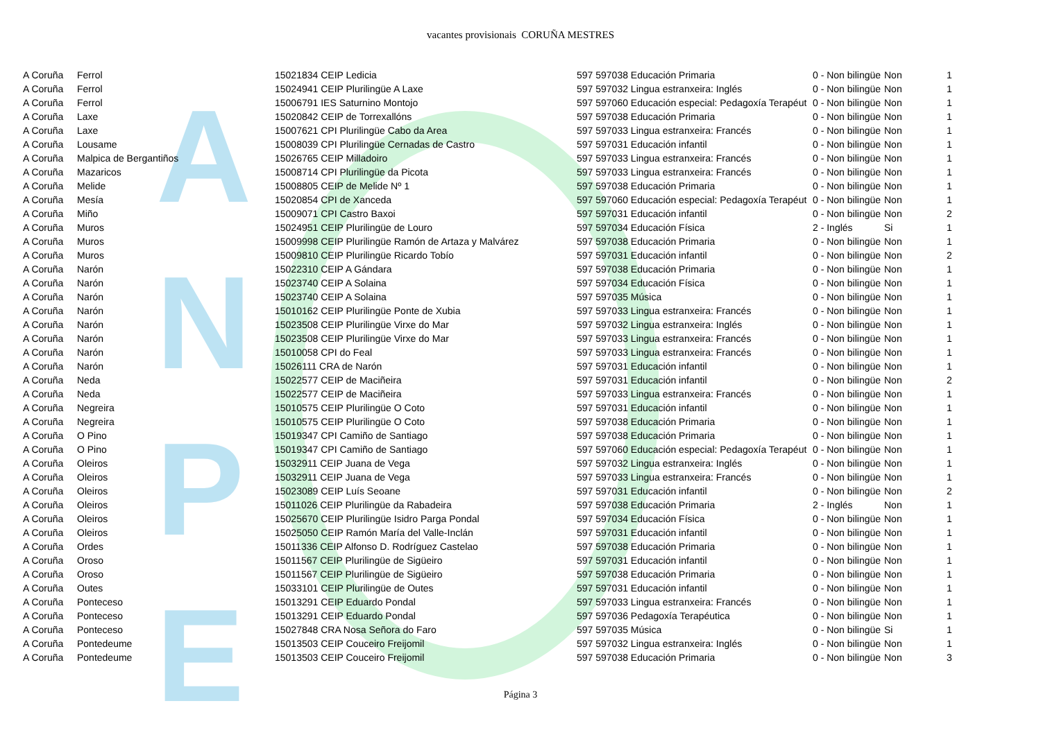A
N
P
E
vacantes provisionais CORUÑA MESTRES
| A Coruña | Ferrol | 15021834 CEIP Ledicia | 597 597038 Educación Primaria | 0 - Non bilingüe | Non | 1 |
| A Coruña | Ferrol | 15024941 CEIP Plurilingüe A Laxe | 597 597032 Lingua estranxeira: Inglés | 0 - Non bilingüe | Non | 1 |
| A Coruña | Ferrol | 15006791 IES Saturnino Montojo | 597 597060 Educación especial: Pedagoxía Terapéut | 0 - Non bilingüe | Non | 1 |
| A Coruña | Laxe | 15020842 CEIP de Torrexallóns | 597 597038 Educación Primaria | 0 - Non bilingüe | Non | 1 |
| A Coruña | Laxe | 15007621 CPI Plurilingüe Cabo da Area | 597 597033 Lingua estranxeira: Francés | 0 - Non bilingüe | Non | 1 |
| A Coruña | Lousame | 15008039 CPI Plurilingüe Cernadas de Castro | 597 597031 Educación infantil | 0 - Non bilingüe | Non | 1 |
| A Coruña | Malpica de Bergantiños | 15026765 CEIP Milladoiro | 597 597033 Lingua estranxeira: Francés | 0 - Non bilingüe | Non | 1 |
| A Coruña | Mazaricos | 15008714 CPI Plurilingüe da Picota | 597 597033 Lingua estranxeira: Francés | 0 - Non bilingüe | Non | 1 |
| A Coruña | Melide | 15008805 CEIP de Melide Nº 1 | 597 597038 Educación Primaria | 0 - Non bilingüe | Non | 1 |
| A Coruña | Mesía | 15020854 CPI de Xanceda | 597 597060 Educación especial: Pedagoxía Terapéut | 0 - Non bilingüe | Non | 1 |
| A Coruña | Miño | 15009071 CPI Castro Baxoi | 597 597031 Educación infantil | 0 - Non bilingüe | Non | 2 |
| A Coruña | Muros | 15024951 CEIP Plurilingüe de Louro | 597 597034 Educación Física | 2 - Inglés | Si | 1 |
| A Coruña | Muros | 15009998 CEIP Plurilingüe Ramón de Artaza y Malvárez | 597 597038 Educación Primaria | 0 - Non bilingüe | Non | 1 |
| A Coruña | Muros | 15009810 CEIP Plurilingüe Ricardo Tobío | 597 597031 Educación infantil | 0 - Non bilingüe | Non | 2 |
| A Coruña | Narón | 15022310 CEIP A Gándara | 597 597038 Educación Primaria | 0 - Non bilingüe | Non | 1 |
| A Coruña | Narón | 15023740 CEIP A Solaina | 597 597034 Educación Física | 0 - Non bilingüe | Non | 1 |
| A Coruña | Narón | 15023740 CEIP A Solaina | 597 597035 Música | 0 - Non bilingüe | Non | 1 |
| A Coruña | Narón | 15010162 CEIP Plurilingüe Ponte de Xubia | 597 597033 Lingua estranxeira: Francés | 0 - Non bilingüe | Non | 1 |
| A Coruña | Narón | 15023508 CEIP Plurilingüe Virxe do Mar | 597 597032 Lingua estranxeira: Inglés | 0 - Non bilingüe | Non | 1 |
| A Coruña | Narón | 15023508 CEIP Plurilingüe Virxe do Mar | 597 597033 Lingua estranxeira: Francés | 0 - Non bilingüe | Non | 1 |
| A Coruña | Narón | 15010058 CPI do Feal | 597 597033 Lingua estranxeira: Francés | 0 - Non bilingüe | Non | 1 |
| A Coruña | Narón | 15026111 CRA de Narón | 597 597031 Educación infantil | 0 - Non bilingüe | Non | 1 |
| A Coruña | Neda | 15022577 CEIP de Maciñeira | 597 597031 Educación infantil | 0 - Non bilingüe | Non | 2 |
| A Coruña | Neda | 15022577 CEIP de Maciñeira | 597 597033 Lingua estranxeira: Francés | 0 - Non bilingüe | Non | 1 |
| A Coruña | Negreira | 15010575 CEIP Plurilingüe O Coto | 597 597031 Educación infantil | 0 - Non bilingüe | Non | 1 |
| A Coruña | Negreira | 15010575 CEIP Plurilingüe O Coto | 597 597038 Educación Primaria | 0 - Non bilingüe | Non | 1 |
| A Coruña | O Pino | 15019347 CPI Camiño de Santiago | 597 597038 Educación Primaria | 0 - Non bilingüe | Non | 1 |
| A Coruña | O Pino | 15019347 CPI Camiño de Santiago | 597 597060 Educación especial: Pedagoxía Terapéut | 0 - Non bilingüe | Non | 1 |
| A Coruña | Oleiros | 15032911 CEIP Juana de Vega | 597 597032 Lingua estranxeira: Inglés | 0 - Non bilingüe | Non | 1 |
| A Coruña | Oleiros | 15032911 CEIP Juana de Vega | 597 597033 Lingua estranxeira: Francés | 0 - Non bilingüe | Non | 1 |
| A Coruña | Oleiros | 15023089 CEIP Luís Seoane | 597 597031 Educación infantil | 0 - Non bilingüe | Non | 2 |
| A Coruña | Oleiros | 15011026 CEIP Plurilingüe da Rabadeira | 597 597038 Educación Primaria | 2 - Inglés | Non | 1 |
| A Coruña | Oleiros | 15025670 CEIP Plurilingüe Isidro Parga Pondal | 597 597034 Educación Física | 0 - Non bilingüe | Non | 1 |
| A Coruña | Oleiros | 15025050 CEIP Ramón María del Valle-Inclán | 597 597031 Educación infantil | 0 - Non bilingüe | Non | 1 |
| A Coruña | Ordes | 15011336 CEIP Alfonso D. Rodríguez Castelao | 597 597038 Educación Primaria | 0 - Non bilingüe | Non | 1 |
| A Coruña | Oroso | 15011567 CEIP Plurilingüe de Sigüeiro | 597 597031 Educación infantil | 0 - Non bilingüe | Non | 1 |
| A Coruña | Oroso | 15011567 CEIP Plurilingüe de Sigüeiro | 597 597038 Educación Primaria | 0 - Non bilingüe | Non | 1 |
| A Coruña | Outes | 15033101 CEIP Plurilingüe de Outes | 597 597031 Educación infantil | 0 - Non bilingüe | Non | 1 |
| A Coruña | Ponteceso | 15013291 CEIP Eduardo Pondal | 597 597033 Lingua estranxeira: Francés | 0 - Non bilingüe | Non | 1 |
| A Coruña | Ponteceso | 15013291 CEIP Eduardo Pondal | 597 597036 Pedagoxía Terapéutica | 0 - Non bilingüe | Non | 1 |
| A Coruña | Ponteceso | 15027848 CRA Nosa Señora do Faro | 597 597035 Música | 0 - Non bilingüe | Si | 1 |
| A Coruña | Pontedeume | 15013503 CEIP Couceiro Freijomil | 597 597032 Lingua estranxeira: Inglés | 0 - Non bilingüe | Non | 1 |
| A Coruña | Pontedeume | 15013503 CEIP Couceiro Freijomil | 597 597038 Educación Primaria | 0 - Non bilingüe | Non | 3 |
Página 3